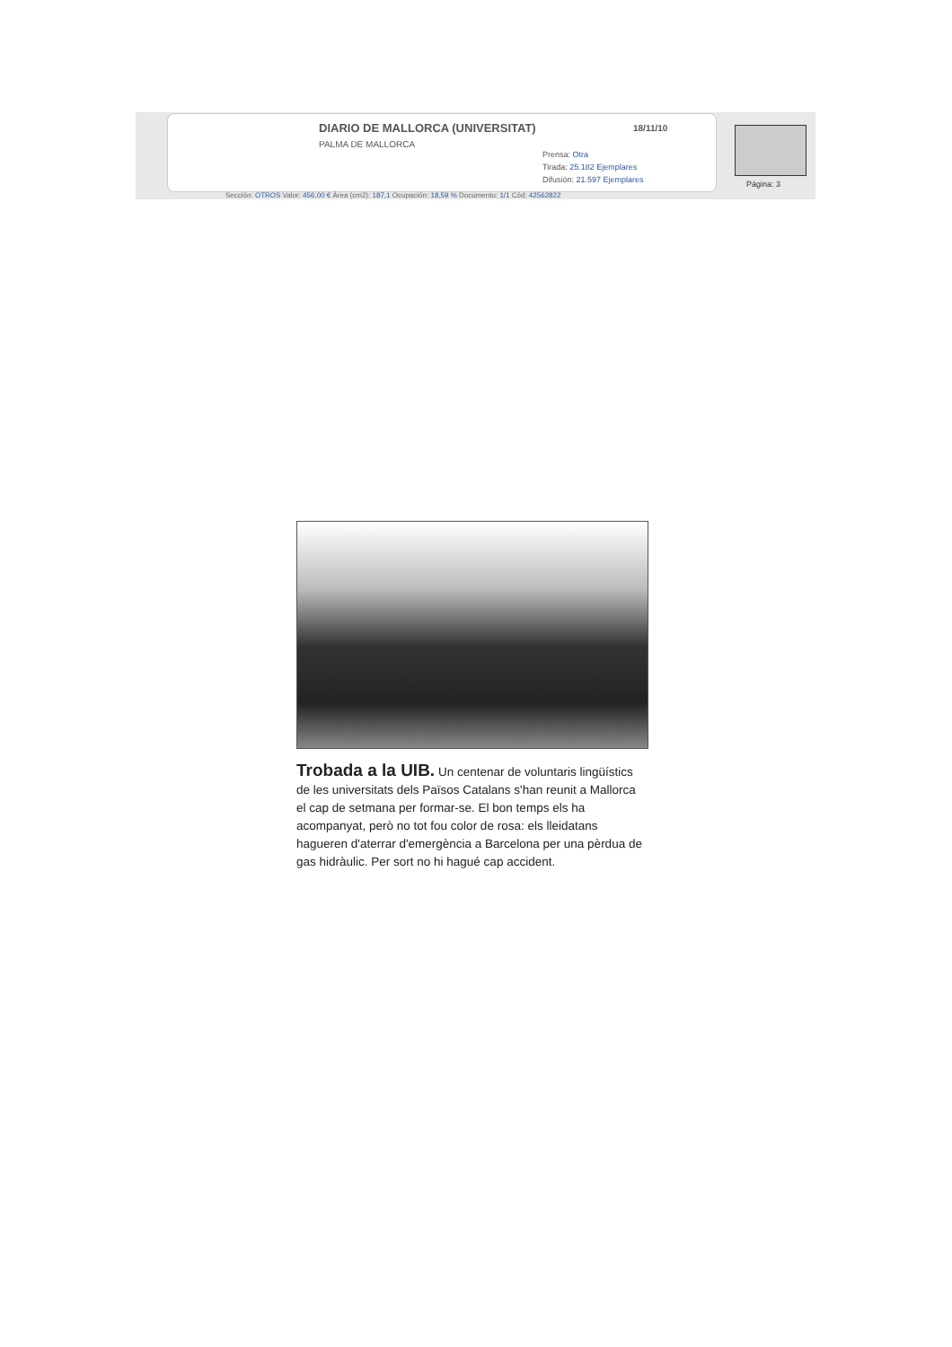DIARIO DE MALLORCA (UNIVERSITAT)
18/11/10
PALMA DE MALLORCA
Prensa: Otra
Tirada: 25.182 Ejemplares
Difusión: 21.597 Ejemplares
Página: 3
Sección: OTROS Valor: 456,00 € Área (cm2): 187,1 Ocupación: 18,59 % Documento: 1/1 Cód: 42562822
Trobada a la UIB. Un centenar de voluntaris lingüístics de les universitats dels Països Catalans s'han reunit a Mallorca el cap de setmana per formar-se. El bon temps els ha acompanyat, però no tot fou color de rosa: els lleidatans hagueren d'aterrar d'emergència a Barcelona per una pèrdua de gas hidràulic. Per sort no hi hagué cap accident.